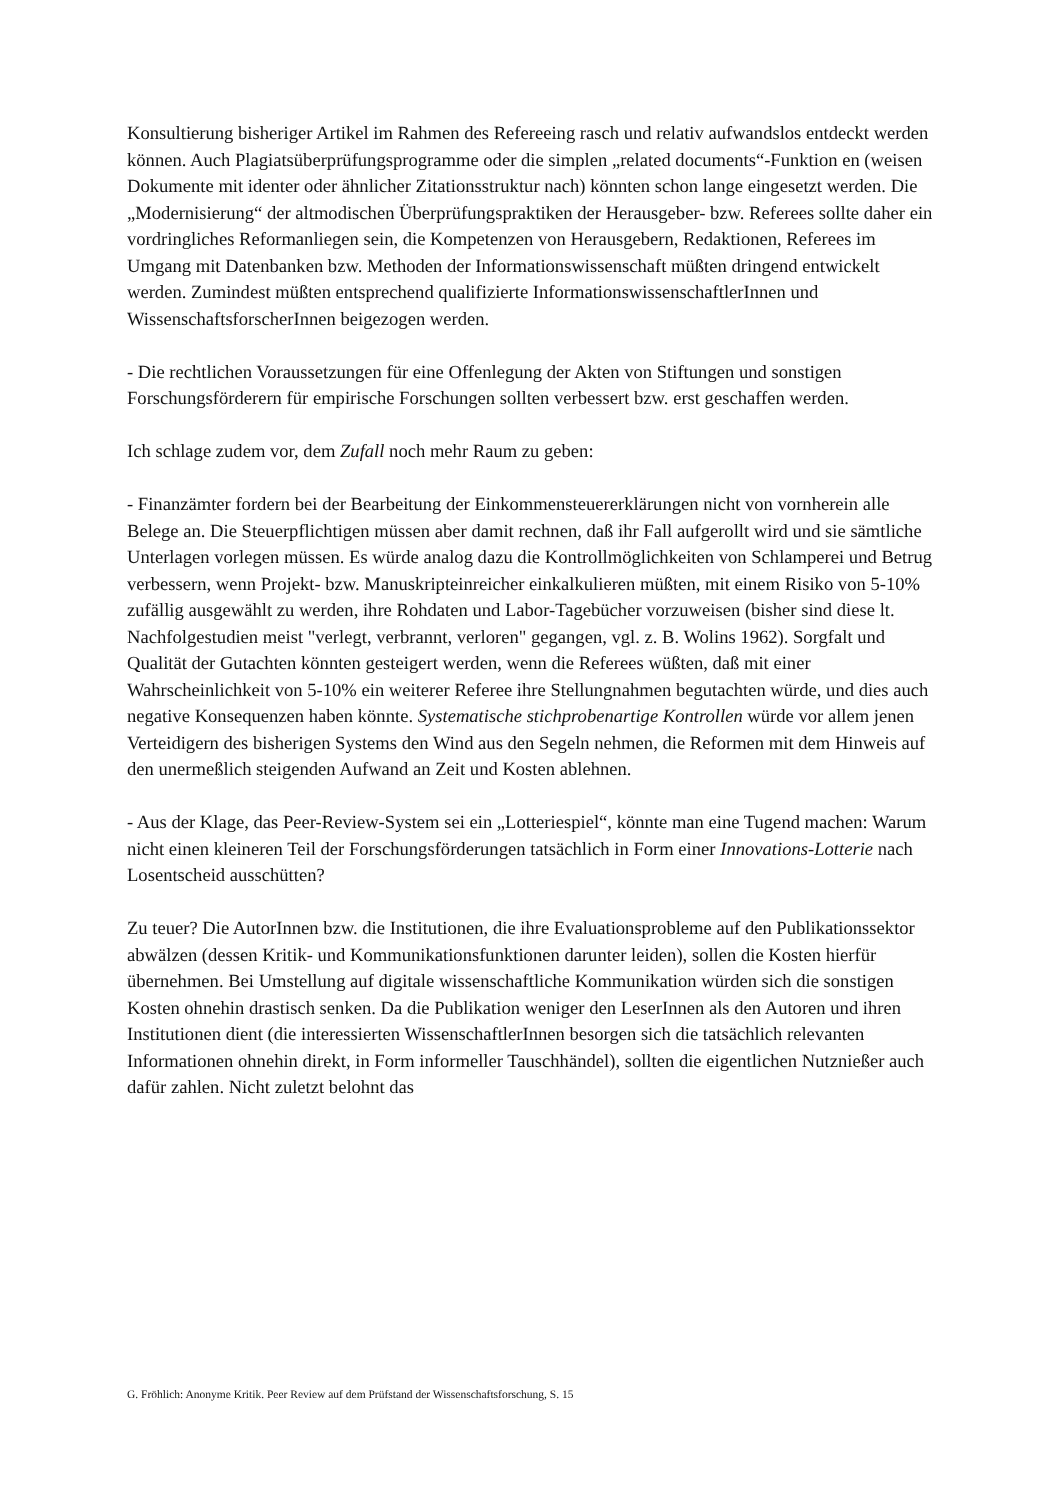Konsultierung bisheriger Artikel im Rahmen des Refereeing rasch und relativ aufwandslos ent­deckt werden können. Auch Plagiatsüberprüfungsprogramme oder die simplen „related docu­ments“-Funktion en (weisen Dokumente mit identer oder ähnlicher Zitationsstruktur nach) könnten schon lange eingesetzt werden. Die „Modernisierung“ der altmodischen Überprü­fungspraktiken der Herausgeber- bzw. Referees sollte daher ein vordringliches Reformanliegen sein, die Kompetenzen von Herausgebern, Redaktionen, Referees im Umgang mit Datenbanken bzw. Methoden der Informationswissenschaft müßten dringend entwickelt werden. Zumindest müßten entsprechend qualifizierte InformationswissenschaftlerInnen und Wissenschaftsforsche­rInnen beigezogen werden.
- Die rechtlichen Voraussetzungen für eine Offenlegung der Akten von Stiftungen und sonstigen Forschungsförderern für empirische Forschungen sollten verbessert bzw. erst geschaffen wer­den.
Ich schlage zudem vor, dem Zufall noch mehr Raum zu geben:
- Finanzämter fordern bei der Bearbeitung der Einkommensteuererklärungen nicht von vornher­ein alle Belege an. Die Steuerpflichtigen müssen aber damit rechnen, daß ihr Fall aufgerollt wird und sie sämtliche Unterlagen vorlegen müssen. Es würde analog dazu die Kontrollmöglichkei­ten von Schlamperei und Betrug verbessern, wenn Projekt- bzw. Manuskripteinreicher einkal­kulieren müßten, mit einem Risiko von 5-10% zufällig ausgewählt zu werden, ihre Rohdaten und Labor-Tagebücher vorzuweisen (bisher sind diese lt. Nachfolgestudien meist "verlegt, ver­brannt, verloren" gegangen, vgl. z. B. Wolins 1962). Sorgfalt und Qualität der Gutachten könnten gesteigert werden, wenn die Referees wüßten, daß mit einer Wahrscheinlichkeit von 5-10% ein weiterer Referee ihre Stellungnahmen begutachten würde, und dies auch negative Konsequenzen haben könnte. Systematische stichprobenartige Kontrollen würde vor allem je­nen Verteidigern des bisherigen Systems den Wind aus den Segeln nehmen, die Reformen mit dem Hinweis auf den unermeßlich steigenden Aufwand an Zeit und Kosten ablehnen.
- Aus der Klage, das Peer-Review-System sei ein „Lotteriespiel“, könnte man eine Tugend ma­chen: Warum nicht einen kleineren Teil der Forschungsförderungen tatsächlich in Form einer Innovations-Lotterie nach Losentscheid ausschütten?
Zu teuer? Die AutorInnen bzw. die Institutionen, die ihre Evaluationsprobleme auf den Publika­tionssektor abwälzen (dessen Kritik- und Kommunikationsfunktionen darunter leiden), sollen die Kosten hierfür übernehmen. Bei Umstellung auf digitale wissenschaftliche Kommunikation würden sich die sonstigen Kosten ohnehin drastisch senken. Da die Publikation weniger den LeserInnen als den Autoren und ihren Institutionen dient (die interessierten WissenschaftlerIn­nen besorgen sich die tatsächlich relevanten Informationen ohnehin direkt, in Form informeller Tauschhändel), sollten die eigentlichen Nutznießer auch dafür zahlen. Nicht zuletzt belohnt das
G. Fröhlich: Anonyme Kritik. Peer Review auf dem Prüfstand der Wissenschaftsforschung, S. 15